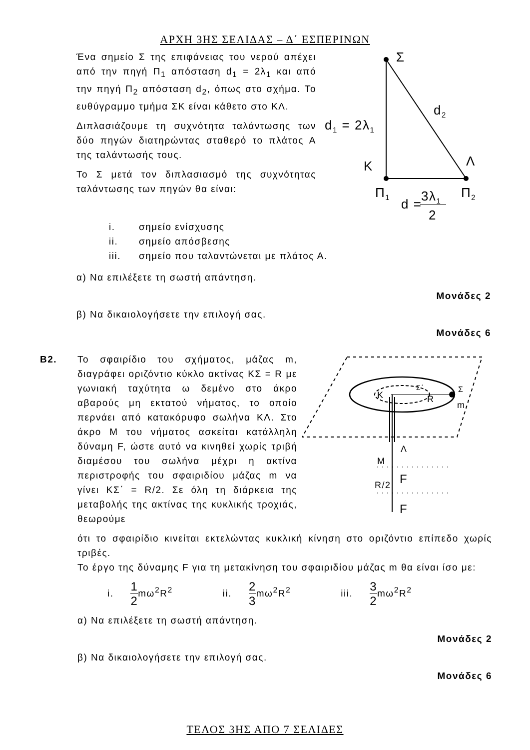ΑΡΧΗ 3ΗΣ ΣΕΛΙΔΑΣ – Δ΄ ΕΣΠΕΡΙΝΩΝ
Ένα σημείο Σ της επιφάνειας του νερού απέχει από την πηγή Π<sub>1</sub> απόσταση d<sub>1</sub> = 2λ<sub>1</sub> και από την πηγή Π<sub>2</sub> απόσταση d<sub>2</sub>, όπως στο σχήμα. Το ευθύγραμμο τμήμα ΣΚ είναι κάθετο στο ΚΛ.
Διπλασιάζουμε τη συχνότητα ταλάντωσης των δύο πηγών διατηρώντας σταθερό το πλάτος Α της ταλάντωσής τους.
Το Σ μετά τον διπλασιασμό της συχνότητας ταλάντωσης των πηγών θα είναι:
Σ
d2
d1 = 2λ1
K
Λ
Π1
Π2
d =
3λ1
2
i. σημείο ενίσχυσης
ii. σημείο απόσβεσης
iii. σημείο που ταλαντώνεται με πλάτος Α.
α) Να επιλέξετε τη σωστή απάντηση.
Μονάδες 2
β) Να δικαιολογήσετε την επιλογή σας.
Μονάδες 6
Β2. Το σφαιρίδιο του σχήματος, μάζας m, διαγράφει οριζόντιο κύκλο ακτίνας ΚΣ = R με γωνιακή ταχύτητα ω δεμένο στο άκρο αβαρούς μη εκτατού νήματος, το οποίο περνάει από κατακόρυφο σωλήνα ΚΛ. Στο άκρο Μ του νήματος ασκείται κατάλληλη δύναμη F, ώστε αυτό να κινηθεί χωρίς τριβή διαμέσου του σωλήνα μέχρι η ακτίνα περιστροφής του σφαιριδίου μάζας m να γίνει ΚΣ΄ = R/2. Σε όλη τη διάρκεια της μεταβολής της ακτίνας της κυκλικής τροχιάς, θεωρούμε
K
R
Σ
Σ΄
m
Λ
M
F
F
R/2
ότι το σφαιρίδιο κινείται εκτελώντας κυκλική κίνηση στο οριζόντιο επίπεδο χωρίς τριβές.
Το έργο της δύναμης F για τη μετακίνηση του σφαιριδίου μάζας m θα είναι ίσο με:
i. 1 2mω<sup>2</sup>R<sup>2</sup> ii. 2 3mω<sup>2</sup>R<sup>2</sup> iii. 3 2mω<sup>2</sup>R<sup>2</sup>
α) Να επιλέξετε τη σωστή απάντηση.
Μονάδες 2
β) Να δικαιολογήσετε την επιλογή σας.
Μονάδες 6
ΤΕΛΟΣ 3ΗΣ ΑΠΟ 7 ΣΕΛΙΔΕΣ